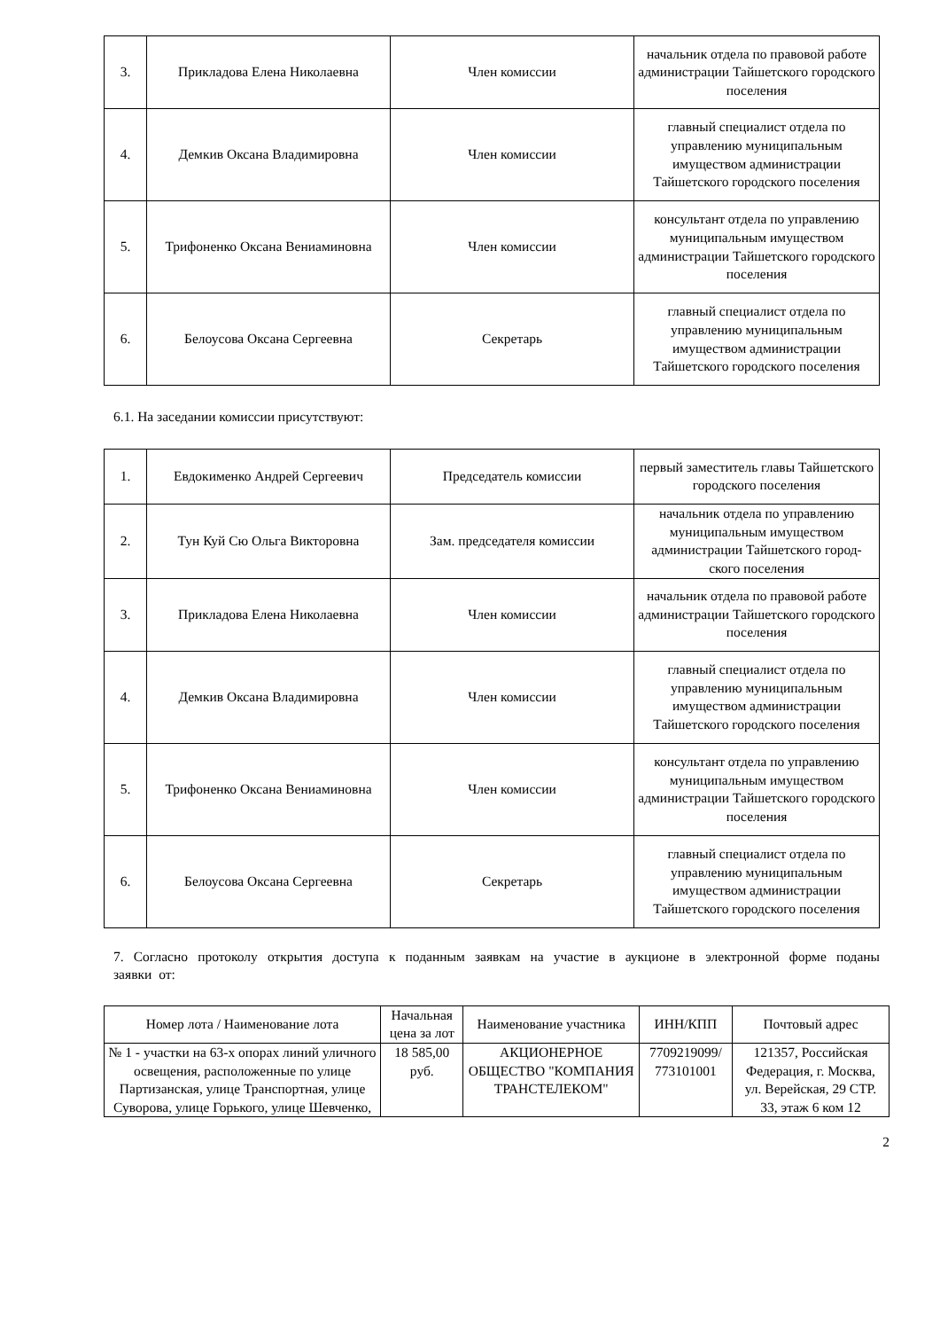| 3. | Прикладова Елена Николаевна | Член комиссии | начальник отдела по правовой работе администрации Тайшетского городского поселения |
| 4. | Демкив Оксана Владимировна | Член комиссии | главный специалист отдела по управлению муниципальным имуществом администрации Тайшетского городского поселения |
| 5. | Трифоненко Оксана Вениаминовна | Член комиссии | консультант отдела по управлению муниципальным имуществом администрации Тайшетского городского поселения |
| 6. | Белоусова Оксана Сергеевна | Секретарь | главный специалист отдела по управлению муниципальным имуществом администрации Тайшетского городского поселения |
6.1. На заседании комиссии присутствуют:
| 1. | Евдокименко Андрей Сергеевич | Председатель комиссии | первый заместитель главы Тайшетского городского поселения |
| 2. | Тун Куй Сю Ольга Викторовна | Зам. председателя комиссии | начальник отдела по управлению муниципальным имуществом администрации Тайшетского город-ского поселения |
| 3. | Прикладова Елена Николаевна | Член комиссии | начальник отдела по правовой работе администрации Тайшетского городского поселения |
| 4. | Демкив Оксана Владимировна | Член комиссии | главный специалист отдела по управлению муниципальным имуществом администрации Тайшетского городского поселения |
| 5. | Трифоненко Оксана Вениаминовна | Член комиссии | консультант отдела по управлению муниципальным имуществом администрации Тайшетского городского поселения |
| 6. | Белоусова Оксана Сергеевна | Секретарь | главный специалист отдела по управлению муниципальным имуществом администрации Тайшетского городского поселения |
7. Согласно протоколу открытия доступа к поданным заявкам на участие в аукционе в электронной форме поданы заявки от:
| Номер лота / Наименование лота | Начальная цена за лот | Наименование участника | ИНН/КПП | Почтовый адрес |
| --- | --- | --- | --- | --- |
| № 1 - участки на 63-х опорах линий уличного освещения, расположенные по улице Партизанская, улице Транспортная, улице Суворова, улице Горького, улице Шевченко, | 18 585,00 руб. | АКЦИОНЕРНОЕ ОБЩЕСТВО "КОМПАНИЯ ТРАНСТЕЛЕКОМ" | 7709219099/ 773101001 | 121357, Российская Федерация, г. Москва, ул. Верейская, 29 СТР. 33, этаж 6 ком 12 |
2